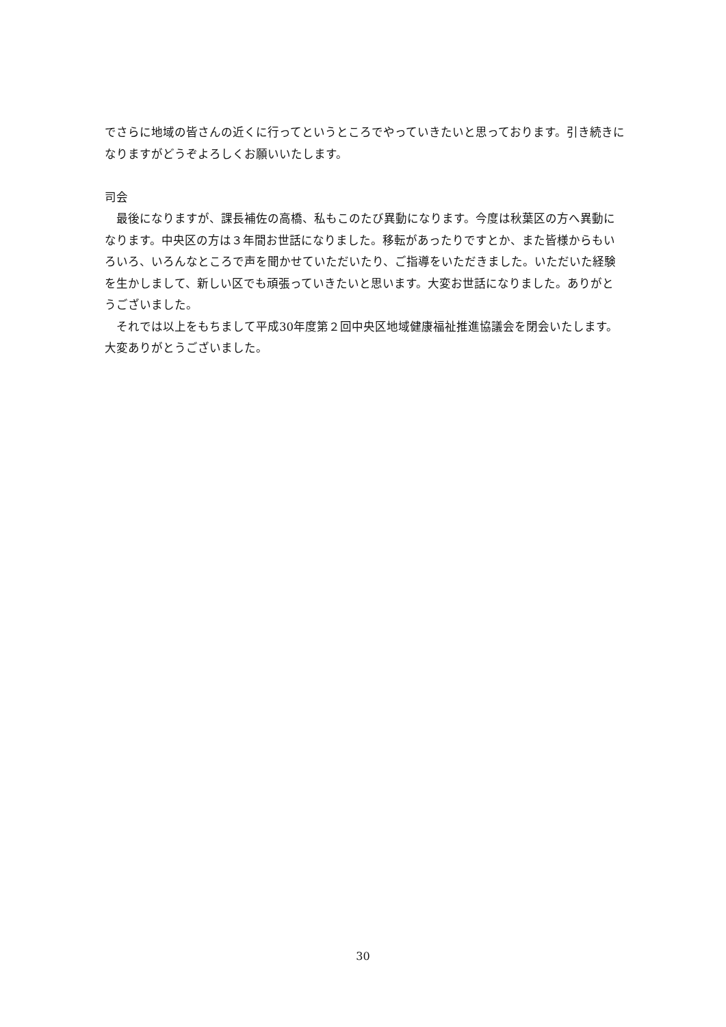でさらに地域の皆さんの近くに行ってというところでやっていきたいと思っております。引き続きになりますがどうぞよろしくお願いいたします。
司会
　最後になりますが、課長補佐の高橋、私もこのたび異動になります。今度は秋葉区の方へ異動になります。中央区の方は３年間お世話になりました。移転があったりですとか、また皆様からもいろいろ、いろんなところで声を聞かせていただいたり、ご指導をいただきました。いただいた経験を生かしまして、新しい区でも頑張っていきたいと思います。大変お世話になりました。ありがとうございました。
　それでは以上をもちまして平成30年度第２回中央区地域健康福祉推進協議会を閉会いたします。大変ありがとうございました。
30